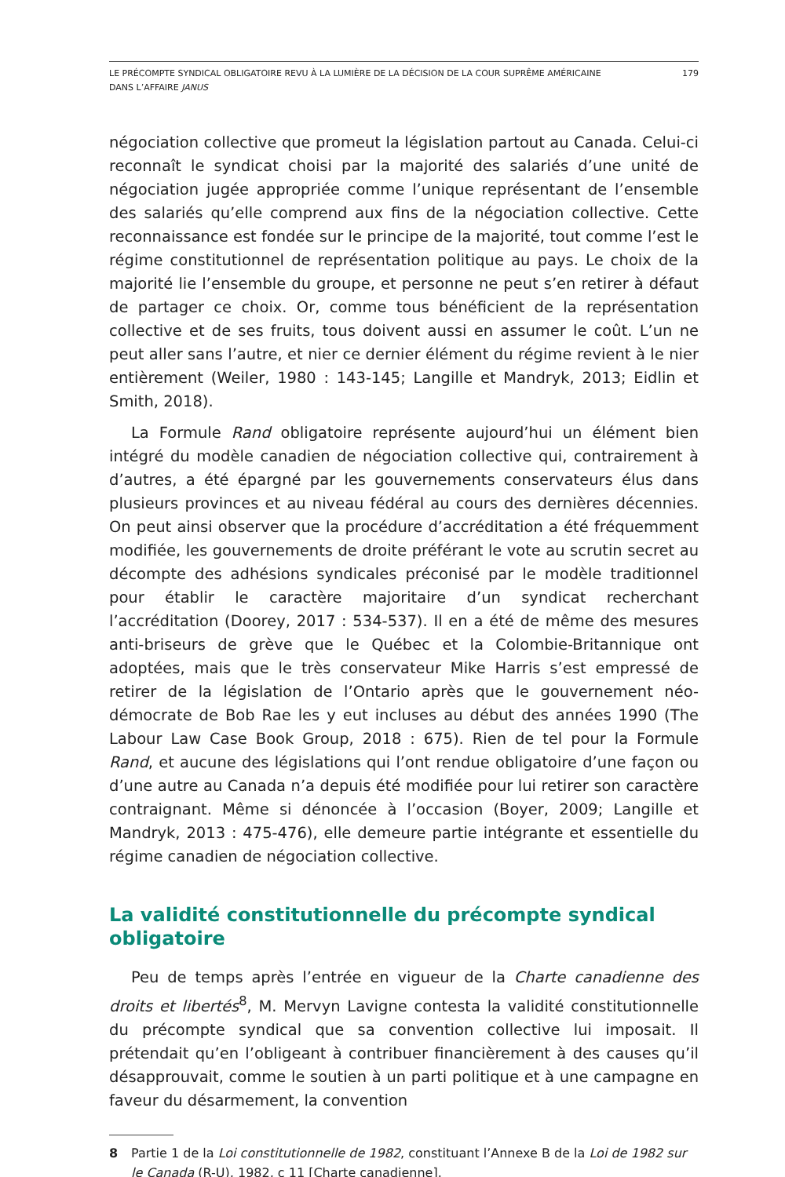LE PRÉCOMPTE SYNDICAL OBLIGATOIRE REVU À LA LUMIÈRE DE LA DÉCISION DE LA COUR SUPRÊME AMÉRICAINE
DANS L’AFFAIRE JANUS
179
négociation collective que promeut la législation partout au Canada. Celui-ci reconnaît le syndicat choisi par la majorité des salariés d’une unité de négociation jugée appropriée comme l’unique représentant de l’ensemble des salariés qu’elle comprend aux fins de la négociation collective. Cette reconnaissance est fondée sur le principe de la majorité, tout comme l’est le régime constitutionnel de représentation politique au pays. Le choix de la majorité lie l’ensemble du groupe, et personne ne peut s’en retirer à défaut de partager ce choix. Or, comme tous bénéficient de la représentation collective et de ses fruits, tous doivent aussi en assumer le coût. L’un ne peut aller sans l’autre, et nier ce dernier élément du régime revient à le nier entièrement (Weiler, 1980 : 143-145; Langille et Mandryk, 2013; Eidlin et Smith, 2018).
La Formule Rand obligatoire représente aujourd’hui un élément bien intégré du modèle canadien de négociation collective qui, contrairement à d’autres, a été épargné par les gouvernements conservateurs élus dans plusieurs provinces et au niveau fédéral au cours des dernières décennies. On peut ainsi observer que la procédure d’accréditation a été fréquemment modifiée, les gouvernements de droite préférant le vote au scrutin secret au décompte des adhésions syndicales préconisé par le modèle traditionnel pour établir le caractère majoritaire d’un syndicat recherchant l’accréditation (Doorey, 2017 : 534-537). Il en a été de même des mesures anti-briseurs de grève que le Québec et la Colombie-Britannique ont adoptées, mais que le très conservateur Mike Harris s’est empressé de retirer de la législation de l’Ontario après que le gouvernement néo-démocrate de Bob Rae les y eut incluses au début des années 1990 (The Labour Law Case Book Group, 2018 : 675). Rien de tel pour la Formule Rand, et aucune des législations qui l’ont rendue obligatoire d’une façon ou d’une autre au Canada n’a depuis été modifiée pour lui retirer son caractère contraignant. Même si dénoncée à l’occasion (Boyer, 2009; Langille et Mandryk, 2013 : 475-476), elle demeure partie intégrante et essentielle du régime canadien de négociation collective.
La validité constitutionnelle du précompte syndical obligatoire
Peu de temps après l’entrée en vigueur de la Charte canadienne des droits et libertés<sup>8</sup>, M. Mervyn Lavigne contesta la validité constitutionnelle du précompte syndical que sa convention collective lui imposait. Il prétendait qu’en l’obligeant à contribuer financièrement à des causes qu’il désapprouvait, comme le soutien à un parti politique et à une campagne en faveur du désarmement, la convention
8 Partie 1 de la Loi constitutionnelle de 1982, constituant l’Annexe B de la Loi de 1982 sur le Canada (R-U), 1982, c 11 [Charte canadienne].